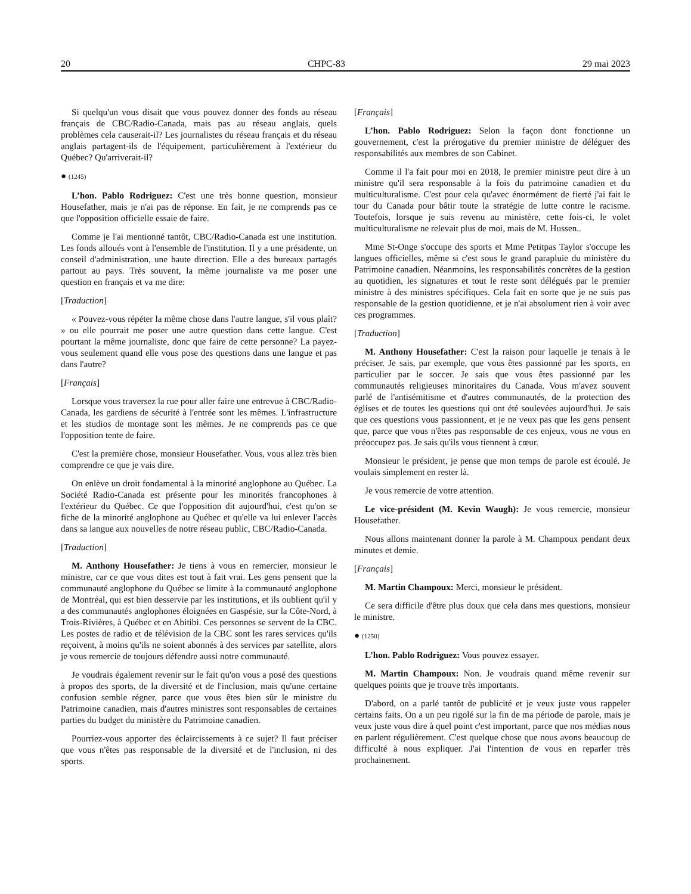20 CHPC-83 29 mai 2023
Si quelqu'un vous disait que vous pouvez donner des fonds au réseau français de CBC/Radio-Canada, mais pas au réseau anglais, quels problèmes cela causerait-il? Les journalistes du réseau français et du réseau anglais partagent-ils de l'équipement, particulièrement à l'extérieur du Québec? Qu'arriverait-il?
● (1245)
L’hon. Pablo Rodriguez: C'est une très bonne question, monsieur Housefather, mais je n'ai pas de réponse. En fait, je ne comprends pas ce que l'opposition officielle essaie de faire.
Comme je l'ai mentionné tantôt, CBC/Radio-Canada est une institution. Les fonds alloués vont à l'ensemble de l'institution. Il y a une présidente, un conseil d'administration, une haute direction. Elle a des bureaux partagés partout au pays. Très souvent, la même journaliste va me poser une question en français et va me dire:
[Traduction]
« Pouvez-vous répéter la même chose dans l'autre langue, s'il vous plaît? » ou elle pourrait me poser une autre question dans cette langue. C'est pourtant la même journaliste, donc que faire de cette personne? La payez-vous seulement quand elle vous pose des questions dans une langue et pas dans l'autre?
[Français]
Lorsque vous traversez la rue pour aller faire une entrevue à CBC/Radio-Canada, les gardiens de sécurité à l'entrée sont les mêmes. L'infrastructure et les studios de montage sont les mêmes. Je ne comprends pas ce que l'opposition tente de faire.
C'est la première chose, monsieur Housefather. Vous, vous allez très bien comprendre ce que je vais dire.
On enlève un droit fondamental à la minorité anglophone au Québec. La Société Radio-Canada est présente pour les minorités francophones à l'extérieur du Québec. Ce que l'opposition dit aujourd'hui, c'est qu'on se fiche de la minorité anglophone au Québec et qu'elle va lui enlever l'accès dans sa langue aux nouvelles de notre réseau public, CBC/Radio-Canada.
[Traduction]
M. Anthony Housefather: Je tiens à vous en remercier, monsieur le ministre, car ce que vous dites est tout à fait vrai. Les gens pensent que la communauté anglophone du Québec se limite à la communauté anglophone de Montréal, qui est bien desservie par les institutions, et ils oublient qu'il y a des communautés anglophones éloignées en Gaspésie, sur la Côte-Nord, à Trois-Rivières, à Québec et en Abitibi. Ces personnes se servent de la CBC. Les postes de radio et de télévision de la CBC sont les rares services qu'ils reçoivent, à moins qu'ils ne soient abonnés à des services par satellite, alors je vous remercie de toujours défendre aussi notre communauté.
Je voudrais également revenir sur le fait qu'on vous a posé des questions à propos des sports, de la diversité et de l'inclusion, mais qu'une certaine confusion semble régner, parce que vous êtes bien sûr le ministre du Patrimoine canadien, mais d'autres ministres sont responsables de certaines parties du budget du ministère du Patrimoine canadien.
Pourriez-vous apporter des éclaircissements à ce sujet? Il faut préciser que vous n'êtes pas responsable de la diversité et de l'inclusion, ni des sports.
[Français]
L’hon. Pablo Rodriguez: Selon la façon dont fonctionne un gouvernement, c'est la prérogative du premier ministre de déléguer des responsabilités aux membres de son Cabinet.
Comme il l'a fait pour moi en 2018, le premier ministre peut dire à un ministre qu'il sera responsable à la fois du patrimoine canadien et du multiculturalisme. C'est pour cela qu'avec énormément de fierté j'ai fait le tour du Canada pour bâtir toute la stratégie de lutte contre le racisme. Toutefois, lorsque je suis revenu au ministère, cette fois-ci, le volet multiculturalisme ne relevait plus de moi, mais de M. Hussen..
Mme St-Onge s'occupe des sports et Mme Petitpas Taylor s'occupe les langues officielles, même si c'est sous le grand parapluie du ministère du Patrimoine canadien. Néanmoins, les responsabilités concrètes de la gestion au quotidien, les signatures et tout le reste sont délégués par le premier ministre à des ministres spécifiques. Cela fait en sorte que je ne suis pas responsable de la gestion quotidienne, et je n'ai absolument rien à voir avec ces programmes.
[Traduction]
M. Anthony Housefather: C'est la raison pour laquelle je tenais à le préciser. Je sais, par exemple, que vous êtes passionné par les sports, en particulier par le soccer. Je sais que vous êtes passionné par les communautés religieuses minoritaires du Canada. Vous m'avez souvent parlé de l'antisémitisme et d'autres communautés, de la protection des églises et de toutes les questions qui ont été soulevées aujourd'hui. Je sais que ces questions vous passionnent, et je ne veux pas que les gens pensent que, parce que vous n'êtes pas responsable de ces enjeux, vous ne vous en préoccupez pas. Je sais qu'ils vous tiennent à cœur.
Monsieur le président, je pense que mon temps de parole est écoulé. Je voulais simplement en rester là.
Je vous remercie de votre attention.
Le vice-président (M. Kevin Waugh): Je vous remercie, monsieur Housefather.
Nous allons maintenant donner la parole à M. Champoux pendant deux minutes et demie.
[Français]
M. Martin Champoux: Merci, monsieur le président.
Ce sera difficile d'être plus doux que cela dans mes questions, monsieur le ministre.
● (1250)
L’hon. Pablo Rodriguez: Vous pouvez essayer.
M. Martin Champoux: Non. Je voudrais quand même revenir sur quelques points que je trouve très importants.
D'abord, on a parlé tantôt de publicité et je veux juste vous rappeler certains faits. On a un peu rigolé sur la fin de ma période de parole, mais je veux juste vous dire à quel point c'est important, parce que nos médias nous en parlent régulièrement. C'est quelque chose que nous avons beaucoup de difficulté à nous expliquer. J'ai l'intention de vous en reparler très prochainement.